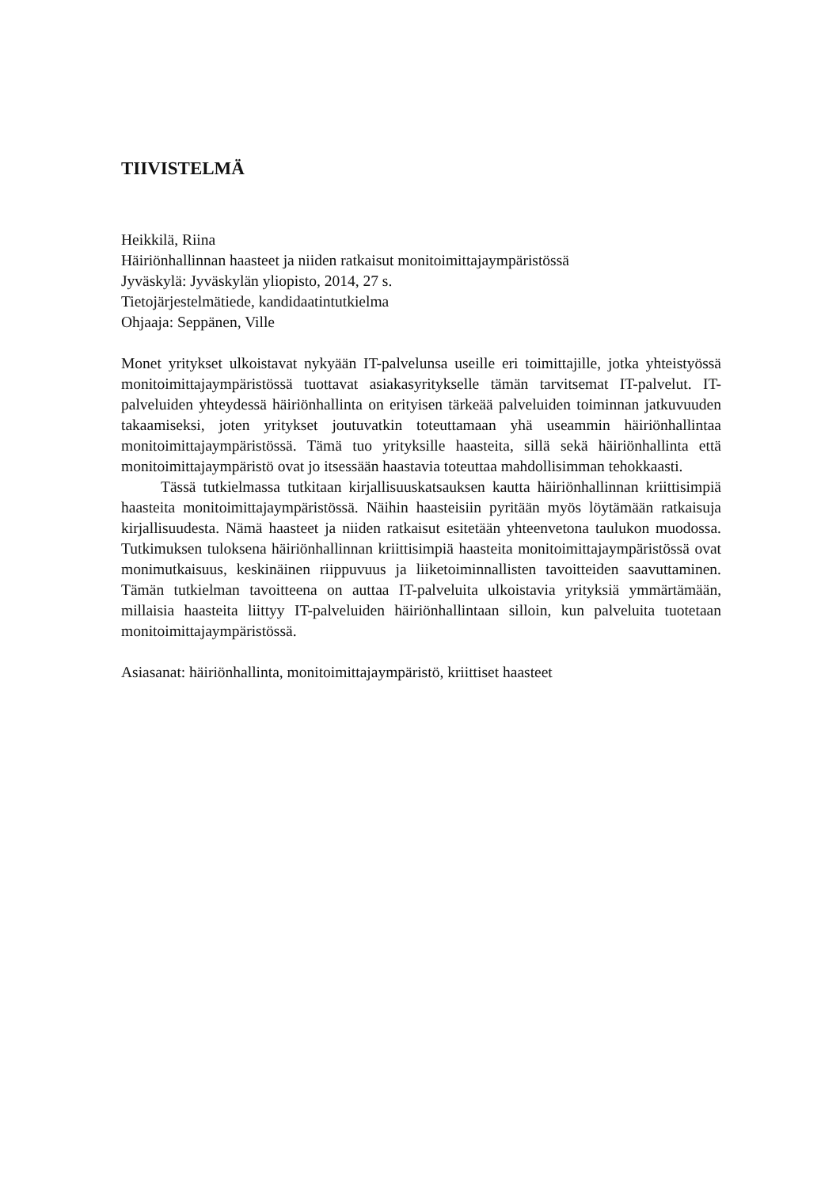TIIVISTELMÄ
Heikkilä, Riina
Häiriönhallinnan haasteet ja niiden ratkaisut monitoimittajaympäristössä
Jyväskylä: Jyväskylän yliopisto, 2014, 27 s.
Tietojärjestelmätiede, kandidaatintutkielma
Ohjaaja: Seppänen, Ville
Monet yritykset ulkoistavat nykyään IT-palvelunsa useille eri toimittajille, jotka yhteistyössä monitoimittajaympäristössä tuottavat asiakasyritykselle tämän tarvitsemat IT-palvelut. IT-palveluiden yhteydessä häiriönhallinta on erityisen tärkeää palveluiden toiminnan jatkuvuuden takaamiseksi, joten yritykset joutuvatkin toteuttamaan yhä useammin häiriönhallintaa monitoimittajaympäristössä. Tämä tuo yrityksille haasteita, sillä sekä häiriönhallinta että monitoimittajaympäristö ovat jo itsessään haastavia toteuttaa mahdollisimman tehokkaasti.
Tässä tutkielmassa tutkitaan kirjallisuuskatsauksen kautta häiriönhallinnan kriittisimpiä haasteita monitoimittajaympäristössä. Näihin haasteisiin pyritään myös löytämään ratkaisuja kirjallisuudesta. Nämä haasteet ja niiden ratkaisut esitetään yhteenvetona taulukon muodossa. Tutkimuksen tuloksena häiriönhallinnan kriittisimpiä haasteita monitoimittajaympäristössä ovat monimutkaisuus, keskinäinen riippuvuus ja liiketoiminnallisten tavoitteiden saavuttaminen. Tämän tutkielman tavoitteena on auttaa IT-palveluita ulkoistavia yrityksiä ymmärtämään, millaisia haasteita liittyy IT-palveluiden häiriönhallintaan silloin, kun palveluita tuotetaan monitoimittajaympäristössä.
Asiasanat: häiriönhallinta, monitoimittajaympäristö, kriittiset haasteet